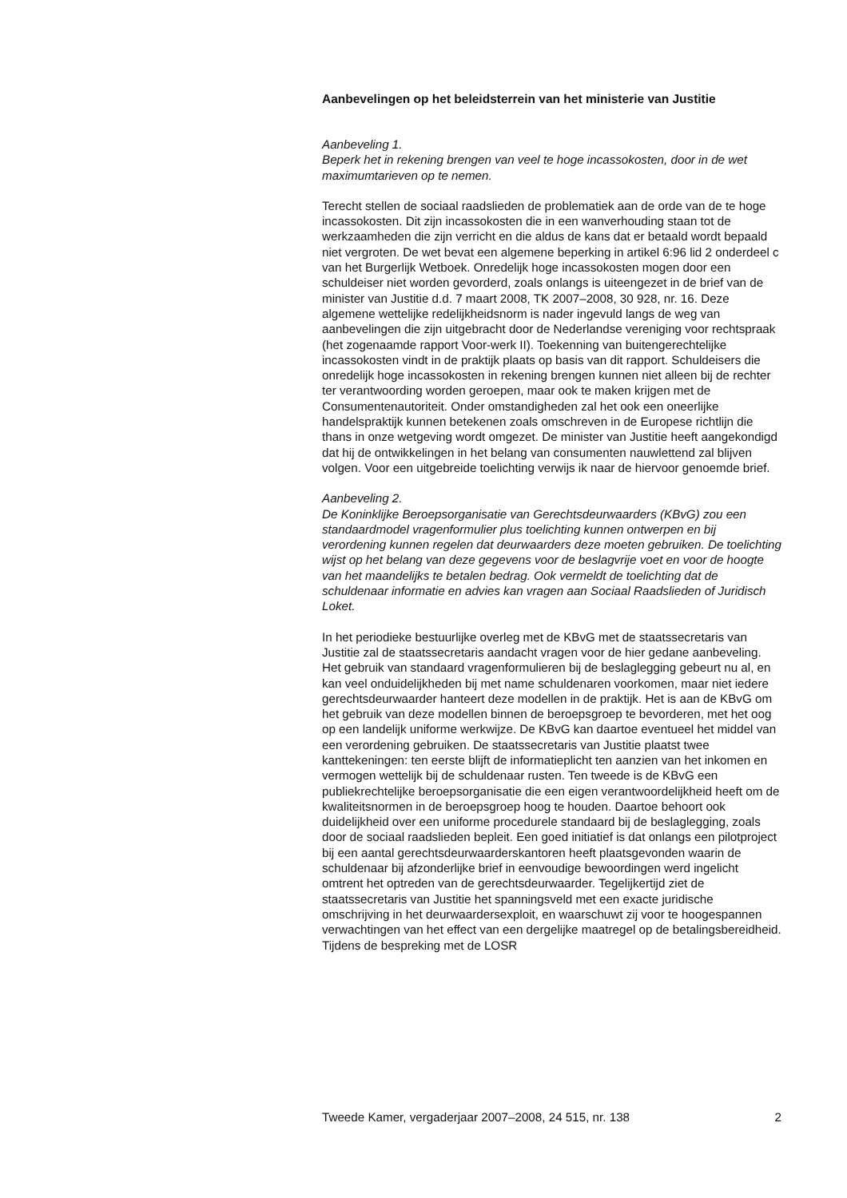Aanbevelingen op het beleidsterrein van het ministerie van Justitie
Aanbeveling 1.
Beperk het in rekening brengen van veel te hoge incassokosten, door in de wet maximumtarieven op te nemen.
Terecht stellen de sociaal raadslieden de problematiek aan de orde van de te hoge incassokosten. Dit zijn incassokosten die in een wanverhouding staan tot de werkzaamheden die zijn verricht en die aldus de kans dat er betaald wordt bepaald niet vergroten. De wet bevat een algemene beperking in artikel 6:96 lid 2 onderdeel c van het Burgerlijk Wetboek. Onredelijk hoge incassokosten mogen door een schuldeiser niet worden gevorderd, zoals onlangs is uiteengezet in de brief van de minister van Justitie d.d. 7 maart 2008, TK 2007–2008, 30 928, nr. 16. Deze algemene wettelijke redelijkheidsnorm is nader ingevuld langs de weg van aanbevelingen die zijn uitgebracht door de Nederlandse vereniging voor rechtspraak (het zogenaamde rapport Voor-werk II). Toekenning van buitengerechtelijke incassokosten vindt in de praktijk plaats op basis van dit rapport. Schuldeisers die onredelijk hoge incassokosten in rekening brengen kunnen niet alleen bij de rechter ter verantwoording worden geroepen, maar ook te maken krijgen met de Consumentenautoriteit. Onder omstandigheden zal het ook een oneerlijke handelspraktijk kunnen betekenen zoals omschreven in de Europese richtlijn die thans in onze wetgeving wordt omgezet. De minister van Justitie heeft aangekondigd dat hij de ontwikkelingen in het belang van consumenten nauwlettend zal blijven volgen. Voor een uitgebreide toelichting verwijs ik naar de hiervoor genoemde brief.
Aanbeveling 2.
De Koninklijke Beroepsorganisatie van Gerechtsdeurwaarders (KBvG) zou een standaardmodel vragenformulier plus toelichting kunnen ontwerpen en bij verordening kunnen regelen dat deurwaarders deze moeten gebruiken. De toelichting wijst op het belang van deze gegevens voor de beslagvrije voet en voor de hoogte van het maandelijks te betalen bedrag. Ook vermeldt de toelichting dat de schuldenaar informatie en advies kan vragen aan Sociaal Raadslieden of Juridisch Loket.
In het periodieke bestuurlijke overleg met de KBvG met de staatssecretaris van Justitie zal de staatssecretaris aandacht vragen voor de hier gedane aanbeveling. Het gebruik van standaard vragenformulieren bij de beslaglegging gebeurt nu al, en kan veel onduidelijkheden bij met name schuldenaren voorkomen, maar niet iedere gerechtsdeurwaarder hanteert deze modellen in de praktijk. Het is aan de KBvG om het gebruik van deze modellen binnen de beroepsgroep te bevorderen, met het oog op een landelijk uniforme werkwijze. De KBvG kan daartoe eventueel het middel van een verordening gebruiken. De staatssecretaris van Justitie plaatst twee kanttekeningen: ten eerste blijft de informatieplicht ten aanzien van het inkomen en vermogen wettelijk bij de schuldenaar rusten. Ten tweede is de KBvG een publiekrechtelijke beroepsorganisatie die een eigen verantwoordelijkheid heeft om de kwaliteitsnormen in de beroepsgroep hoog te houden. Daartoe behoort ook duidelijkheid over een uniforme procedurele standaard bij de beslaglegging, zoals door de sociaal raadslieden bepleit. Een goed initiatief is dat onlangs een pilotproject bij een aantal gerechtsdeurwaarderskantoren heeft plaatsgevonden waarin de schuldenaar bij afzonderlijke brief in eenvoudige bewoordingen werd ingelicht omtrent het optreden van de gerechtsdeurwaarder. Tegelijkertijd ziet de staatssecretaris van Justitie het spanningsveld met een exacte juridische omschrijving in het deurwaardersexploit, en waarschuwt zij voor te hoogespannen verwachtingen van het effect van een dergelijke maatregel op de betalingsbereidheid. Tijdens de bespreking met de LOSR
Tweede Kamer, vergaderjaar 2007–2008, 24 515, nr. 138 2